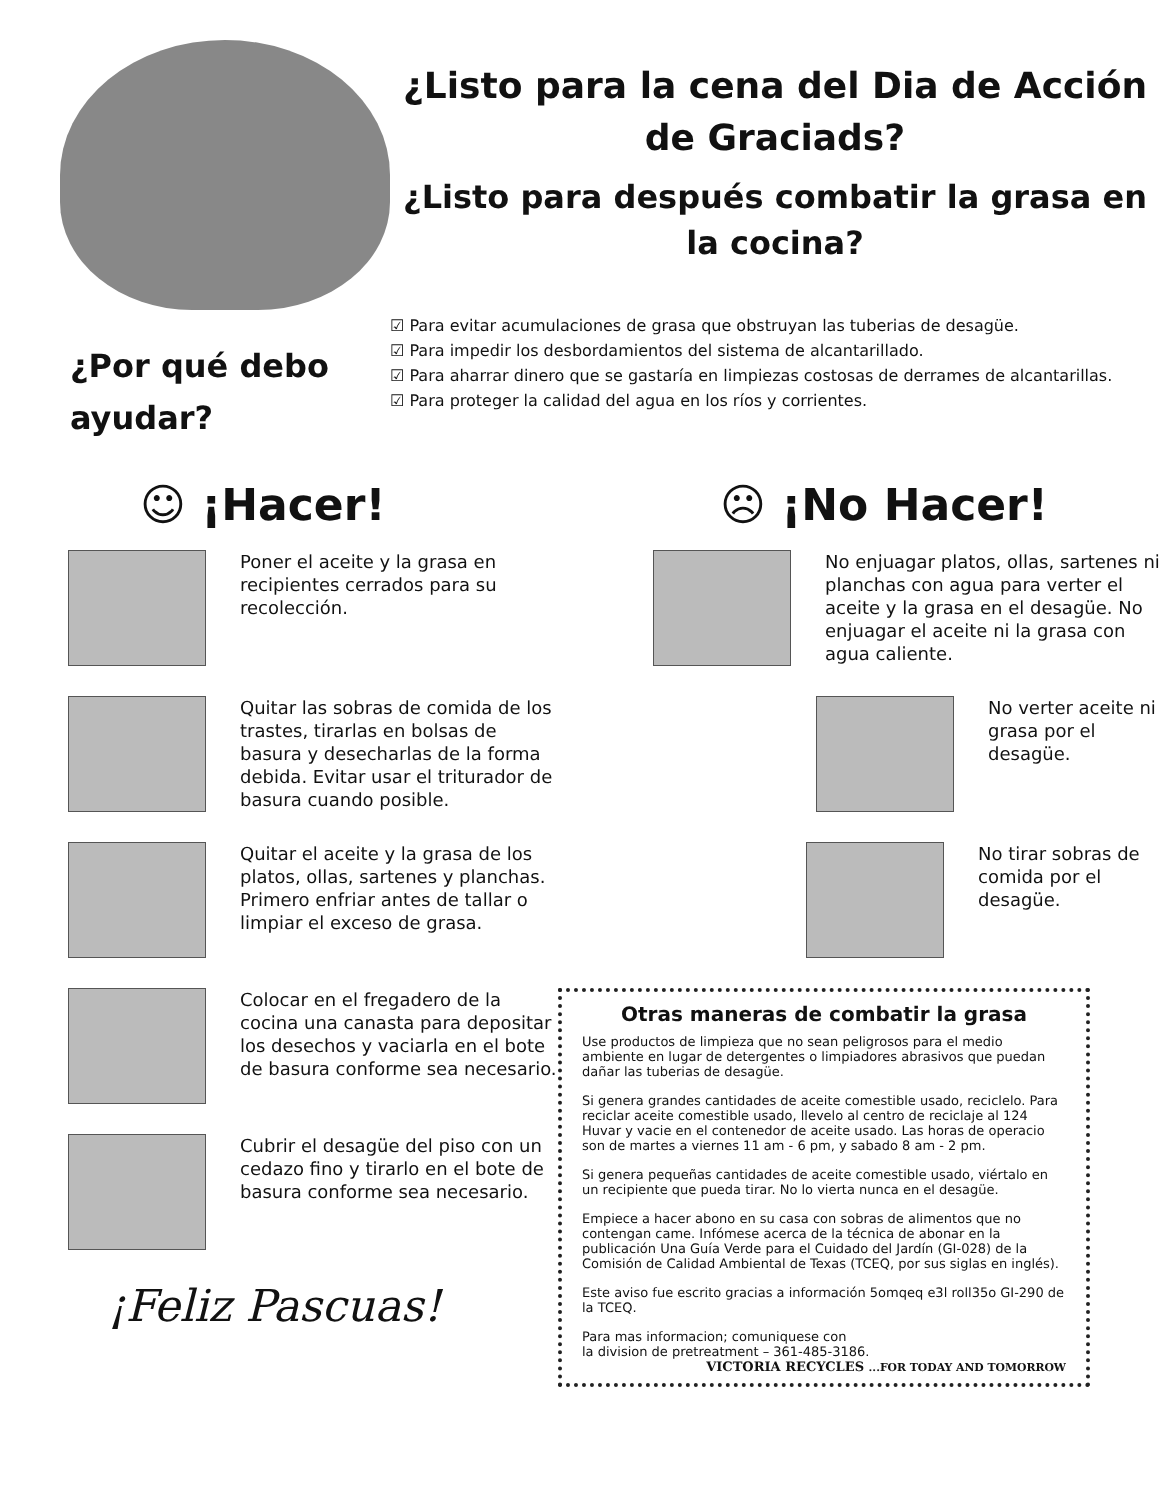¿Listo para la cena del Dia de Acción de Graciads?
¿Listo para después combatir la grasa en la cocina?
¿Por qué debo ayudar?
☑ Para evitar acumulaciones de grasa que obstruyan las tuberias de desagüe.
☑ Para impedir los desbordamientos del sistema de alcantarillado.
☑ Para aharrar dinero que se gastaría en limpiezas costosas de derrames de alcantarillas.
☑ Para proteger la calidad del agua en los ríos y corrientes.
☺ ¡Hacer! ☹ ¡No Hacer!
Poner el aceite y la grasa en recipientes cerrados para su recolección.
Quitar las sobras de comida de los trastes, tirarlas en bolsas de basura y desecharlas de la forma debida. Evitar usar el triturador de basura cuando posible.
Quitar el aceite y la grasa de los platos, ollas, sartenes y planchas. Primero enfriar antes de tallar o limpiar el exceso de grasa.
Colocar en el fregadero de la cocina una canasta para depositar los desechos y vaciarla en el bote de basura conforme sea necesario.
Cubrir el desagüe del piso con un cedazo fino y tirarlo en el bote de basura conforme sea necesario.
¡Feliz Pascuas!
No enjuagar platos, ollas, sartenes ni planchas con agua para verter el aceite y la grasa en el desagüe. No enjuagar el aceite ni la grasa con agua caliente.
No verter aceite ni grasa por el desagüe.
No tirar sobras de comida por el desagüe.
Otras maneras de combatir la grasa
Use productos de limpieza que no sean peligrosos para el medio ambiente en lugar de detergentes o limpiadores abrasivos que puedan dañar las tuberias de desagüe.
Si genera grandes cantidades de aceite comestible usado, reciclelo. Para reciclar aceite comestible usado, llevelo al centro de reciclaje al 124 Huvar y vacie en el contenedor de aceite usado. Las horas de operacio son de martes a viernes 11 am - 6 pm, y sabado 8 am - 2 pm.
Si genera pequeñas cantidades de aceite comestible usado, viértalo en un recipiente que pueda tirar. No lo vierta nunca en el desagüe.
Empiece a hacer abono en su casa con sobras de alimentos que no contengan came. Infómese acerca de la técnica de abonar en la publicación Una Guía Verde para el Cuidado del Jardín (GI-028) de la Comisión de Calidad Ambiental de Texas (TCEQ, por sus siglas en inglés).
Este aviso fue escrito gracias a información 5omqeq e3l roll35o GI-290 de la TCEQ.
Para mas informacion; comuniquese con
la division de pretreatment – 361-485-3186. VICTORIA RECYCLES ...FOR TODAY AND TOMORROW